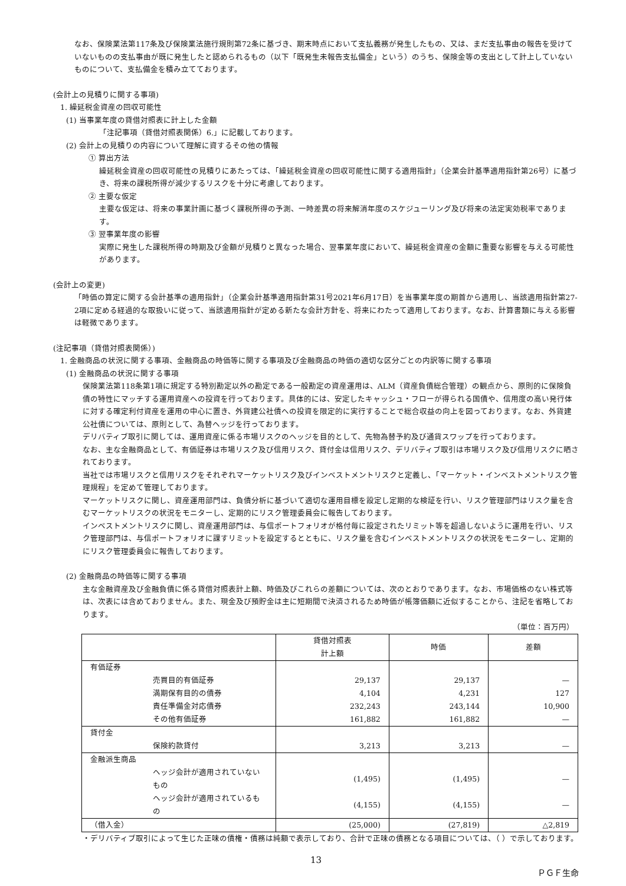なお、保険業法第117条及び保険業法施行規則第72条に基づき、期末時点において支払義務が発生したもの、又は、まだ支払事由の報告を受けていないものの支払事由が既に発生したと認められるもの（以下「既発生未報告支払備金」という）のうち、保険金等の支出として計上していないものについて、支払備金を積み立てております。
(会計上の見積りに関する事項)
1. 繰延税金資産の回収可能性
(1) 当事業年度の貸借対照表に計上した金額
「注記事項（貸借対照表関係）6.」に記載しております。
(2) 会計上の見積りの内容について理解に資するその他の情報
① 算出方法
繰延税金資産の回収可能性の見積りにあたっては、「繰延税金資産の回収可能性に関する適用指針」（企業会計基準適用指針第26号）に基づき、将来の課税所得が減少するリスクを十分に考慮しております。
② 主要な仮定
主要な仮定は、将来の事業計画に基づく課税所得の予測、一時差異の将来解消年度のスケジューリング及び将来の法定実効税率であります。
③ 翌事業年度の影響
実際に発生した課税所得の時期及び金額が見積りと異なった場合、翌事業年度において、繰延税金資産の金額に重要な影響を与える可能性があります。
(会計上の変更)
「時価の算定に関する会計基準の適用指針」（企業会計基準適用指針第31号2021年6月17日）を当事業年度の期首から適用し、当該適用指針第27-2項に定める経過的な取扱いに従って、当該適用指針が定める新たな会計方針を、将来にわたって適用しております。なお、計算書類に与える影響は軽微であります。
(注記事項（貸借対照表関係）)
1. 金融商品の状況に関する事項、金融商品の時価等に関する事項及び金融商品の時価の適切な区分ごとの内訳等に関する事項
(1) 金融商品の状況に関する事項
保険業法第118条第1項に規定する特別勘定以外の勘定である一般勘定の資産運用は、ALM（資産負債総合管理）の観点から、原則的に保険負債の特性にマッチする運用資産への投資を行っております。具体的には、安定したキャッシュ・フローが得られる国債や、信用度の高い発行体に対する確定利付資産を運用の中心に置き、外貨建公社債への投資を限定的に実行することで総合収益の向上を図っております。なお、外貨建公社債については、原則として、為替ヘッジを行っております。
デリバティブ取引に関しては、運用資産に係る市場リスクのヘッジを目的として、先物為替予約及び通貨スワップを行っております。
なお、主な金融商品として、有価証券は市場リスク及び信用リスク、貸付金は信用リスク、デリバティブ取引は市場リスク及び信用リスクに晒されております。
当社では市場リスクと信用リスクをそれぞれマーケットリスク及びインベストメントリスクと定義し、「マーケット・インベストメントリスク管理規程」を定めて管理しております。
マーケットリスクに関し、資産運用部門は、負債分析に基づいて適切な運用目標を設定し定期的な検証を行い、リスク管理部門はリスク量を含むマーケットリスクの状況をモニターし、定期的にリスク管理委員会に報告しております。
インベストメントリスクに関し、資産運用部門は、与信ポートフォリオが格付毎に設定されたリミット等を超過しないように運用を行い、リスク管理部門は、与信ポートフォリオに課すリミットを設定するとともに、リスク量を含むインベストメントリスクの状況をモニターし、定期的にリスク管理委員会に報告しております。
(2) 金融商品の時価等に関する事項
主な金融資産及び金融負債に係る貸借対照表計上額、時価及びこれらの差額については、次のとおりであります。なお、市場価格のない株式等は、次表には含めておりません。また、現金及び預貯金は主に短期間で決済されるため時価が帳簿価額に近似することから、注記を省略しております。
（単位：百万円）
| | 貸借対照表 計上額 | 時価 | 差額 |
| --- | --- | --- | --- |
| 有価証券 | | | |
| 売買目的有価証券 | 29,137 | 29,137 | — |
| 満期保有目的の債券 | 4,104 | 4,231 | 127 |
| 責任準備金対応債券 | 232,243 | 243,144 | 10,900 |
| その他有価証券 | 161,882 | 161,882 | — |
| 貸付金 | | | |
| 保険約款貸付 | 3,213 | 3,213 | — |
| 金融派生商品 | | | |
| ヘッジ会計が適用されていないもの | (1,495) | (1,495) | — |
| ヘッジ会計が適用されているもの | (4,155) | (4,155) | — |
| （借入金） | (25,000) | (27,819) | △2,819 |
・デリバティブ取引によって生じた正味の債権・債務は純額で表示しており、合計で正味の債務となる項目については、（ ）で示しております。
13
ＰＧＦ生命